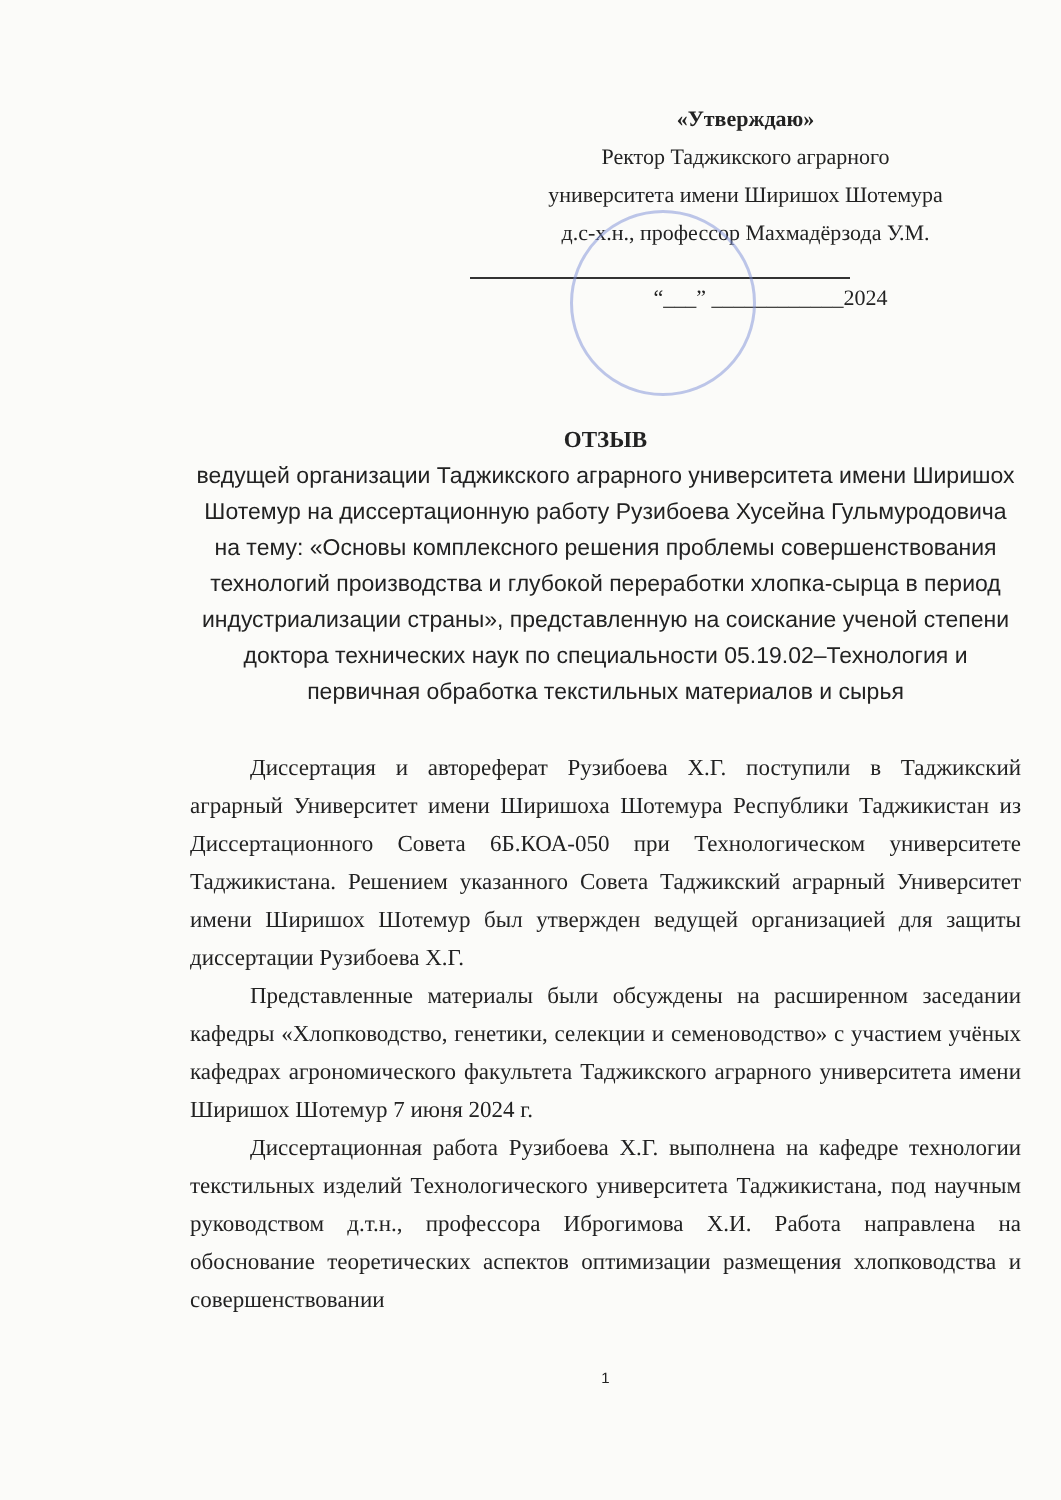«Утверждаю»
Ректор Таджикского аграрного
университета имени Ширишох Шотемура
д.с-х.н., профессор Махмадёрзода У.М.
“___” ____________2024
ОТЗЫВ
ведущей организации Таджикского аграрного университета имени Ширишох Шотемур на диссертационную работу Рузибоева Хусейна Гульмуродовича на тему: «Основы комплексного решения проблемы совершенствования технологий производства и глубокой переработки хлопка-сырца в период индустриализации страны», представленную на соискание ученой степени доктора технических наук по специальности 05.19.02–Технология и первичная обработка текстильных материалов и сырья
Диссертация и автореферат Рузибоева Х.Г. поступили в Таджикский аграрный Университет имени Ширишоха Шотемура Республики Таджикистан из Диссертационного Совета 6Б.КОА-050 при Технологическом университете Таджикистана. Решением указанного Совета Таджикский аграрный Университет имени Ширишох Шотемур был утвержден ведущей организацией для защиты диссертации Рузибоева Х.Г.
Представленные материалы были обсуждены на расширенном заседании кафедры «Хлопководство, генетики, селекции и семеноводство» с участием учёных кафедрах агрономического факультета Таджикского аграрного университета имени Ширишох Шотемур 7 июня 2024 г.
Диссертационная работа Рузибоева Х.Г. выполнена на кафедре технологии текстильных изделий Технологического университета Таджикистана, под научным руководством д.т.н., профессора Иброгимова Х.И. Работа направлена на обоснование теоретических аспектов оптимизации размещения хлопководства и совершенствовании
1